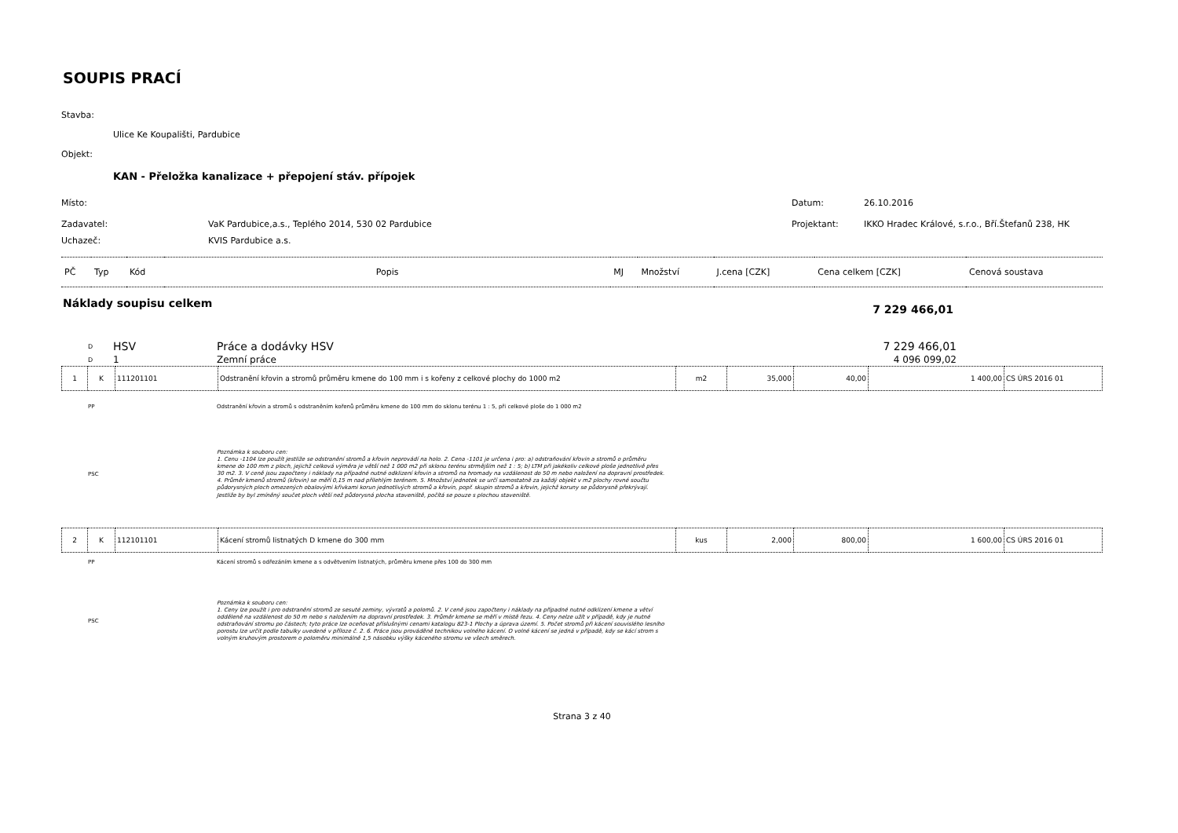SOUPIS PRACÍ
Stavba:
Ulice Ke Koupališti, Pardubice
Objekt:
KAN - Přeložka kanalizace + přepojení stáv. přípojek
Místo: Datum: 26.10.2016
Zadavatel: VaK Pardubice,a.s., Teplého 2014, 530 02 Pardubice Projektant: IKKO Hradec Králové, s.r.o., Bří.Štefanů 238, HK
Uchazeč: KVIS Pardubice a.s.
| PČ | Typ | Kód | Popis | MJ | Množství | J.cena [CZK] | Cena celkem [CZK] | Cenová soustava |
Náklady soupisu celkem 7 229 466,01
| D | HSV | Práce a dodávky HSV | 7 229 466,01 |
| D | 1 | Zemní práce | 4 096 099,02 |
| 1 | K | 111201101 | Odstranění křovin a stromů průměru kmene do 100 mm i s kořeny z celkové plochy do 1000 m2 | m2 | 35,000 | 40,00 | 1 400,00 | CS ÚRS 2016 01 |
PP Odstranění křovin a stromů s odstraněním kořenů průměru kmene do 100 mm do sklonu terénu 1 : 5, při celkové ploše do 1 000 m2
PSC
Poznámka k souboru cen:
1. Cenu -1104 lze použít jestliže se odstranění stromů a křovin neprovádí na holo. 2. Cena -1101 je určena i pro: a) odstraňování křovin a stromů o průměru kmene do 100 mm z ploch, jejichž celková výměra je větší než 1 000 m2 při sklonu terénu strmějším než 1 : 5; b) LTM při jakékoliv celkové ploše jednotlivě přes 30 m2. 3. V ceně jsou započteny i náklady na případné nutné odklizení křovin a stromů na hromady na vzdálenost do 50 m nebo naložení na dopravní prostředek. 4. Průměr kmenů stromů (křovin) se měří 0,15 m nad přilehlým terénem. 5. Množství jednotek se určí samostatně za každý objekt v m2 plochy rovné součtu půdorysných ploch omezených obalovými křivkami korun jednotlivých stromů a křovin, popř. skupin stromů a křovin, jejichž koruny se půdorysně překrývají. Jestliže by byl zmíněný součet ploch větší než půdorysná plocha staveniště, počítá se pouze s plochou staveniště.
| 2 | K | 112101101 | Kácení stromů listnatých D kmene do 300 mm | kus | 2,000 | 800,00 | 1 600,00 | CS ÚRS 2016 01 |
PP Kácení stromů s odřezáním kmene a s odvětvením listnatých, průměru kmene přes 100 do 300 mm
PSC
Poznámka k souboru cen:
1. Ceny lze použít i pro odstranění stromů ze sesuté zeminy, vývratů a polomů. 2. V ceně jsou započteny i náklady na případné nutné odklizení kmene a větví odděleně na vzdálenost do 50 m nebo s naložením na dopravní prostředek. 3. Průměr kmene se měří v místě řezu. 4. Ceny nelze užít v případě, kdy je nutné odstraňování stromu po částech; tyto práce lze oceňovat příslušnými cenami katalogu 823-1 Plochy a úprava území. 5. Počet stromů při kácení souvislého lesního porostu lze určit podle tabulky uvedené v příloze č. 2. 6. Práce jsou prováděné technikou volného kácení. O volné kácení se jedná v případě, kdy se kácí strom s volným kruhovým prostorem o poloměru minimálně 1,5 násobku výšky káceného stromu ve všech směrech.
Strana 3 z 40